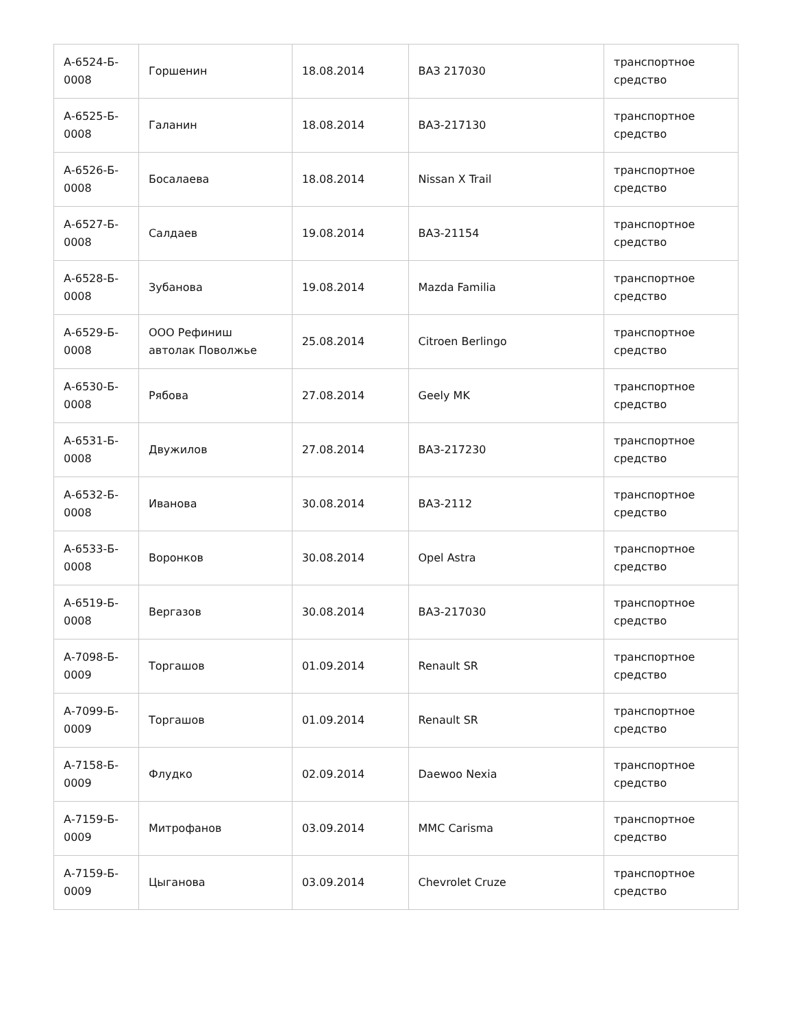| А-6524-Б- 0008 | Горшенин | 18.08.2014 | ВАЗ 217030 | транспортное средство |
| А-6525-Б- 0008 | Галанин | 18.08.2014 | ВАЗ-217130 | транспортное средство |
| А-6526-Б- 0008 | Босалаева | 18.08.2014 | Nissan X Trail | транспортное средство |
| А-6527-Б- 0008 | Салдаев | 19.08.2014 | ВАЗ-21154 | транспортное средство |
| А-6528-Б- 0008 | Зубанова | 19.08.2014 | Mazda Familia | транспортное средство |
| А-6529-Б- 0008 | ООО Рефиниш автолак Поволжье | 25.08.2014 | Citroen Berlingo | транспортное средство |
| А-6530-Б- 0008 | Рябова | 27.08.2014 | Geely MK | транспортное средство |
| А-6531-Б- 0008 | Двужилов | 27.08.2014 | ВАЗ-217230 | транспортное средство |
| А-6532-Б- 0008 | Иванова | 30.08.2014 | ВАЗ-2112 | транспортное средство |
| А-6533-Б- 0008 | Воронков | 30.08.2014 | Opel Astra | транспортное средство |
| А-6519-Б- 0008 | Вергазов | 30.08.2014 | ВАЗ-217030 | транспортное средство |
| А-7098-Б- 0009 | Торгашов | 01.09.2014 | Renault SR | транспортное средство |
| А-7099-Б- 0009 | Торгашов | 01.09.2014 | Renault SR | транспортное средство |
| А-7158-Б- 0009 | Флудко | 02.09.2014 | Daewoo Nexia | транспортное средство |
| А-7159-Б- 0009 | Митрофанов | 03.09.2014 | MMC Carisma | транспортное средство |
| А-7159-Б- 0009 | Цыганова | 03.09.2014 | Chevrolet Cruze | транспортное средство |